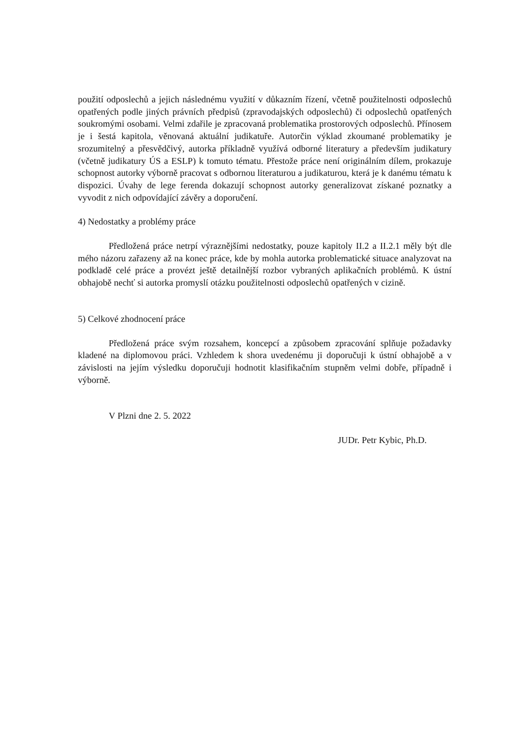použití odposlechů a jejich následnému využití v důkazním řízení, včetně použitelnosti odposlechů opatřených podle jiných právních předpisů (zpravodajských odposlechů) či odposlechů opatřených soukromými osobami. Velmi zdařile je zpracovaná problematika prostorových odposlechů. Přínosem je i šestá kapitola, věnovaná aktuální judikatuře. Autorčin výklad zkoumané problematiky je srozumitelný a přesvědčivý, autorka příkladně využívá odborné literatury a především judikatury (včetně judikatury ÚS a ESLP) k tomuto tématu. Přestože práce není originálním dílem, prokazuje schopnost autorky výborně pracovat s odbornou literaturou a judikaturou, která je k danému tématu k dispozici. Úvahy de lege ferenda dokazují schopnost autorky generalizovat získané poznatky a vyvodit z nich odpovídající závěry a doporučení.
4) Nedostatky a problémy práce
Předložená práce netrpí výraznějšími nedostatky, pouze kapitoly II.2 a II.2.1 měly být dle mého názoru zařazeny až na konec práce, kde by mohla autorka problematické situace analyzovat na podkladě celé práce a provézt ještě detailnější rozbor vybraných aplikačních problémů. K ústní obhajobě nechť si autorka promyslí otázku použitelnosti odposlechů opatřených v cizině.
5) Celkové zhodnocení práce
Předložená práce svým rozsahem, koncepcí a způsobem zpracování splňuje požadavky kladené na diplomovou práci. Vzhledem k shora uvedenému ji doporučuji k ústní obhajobě a v závislosti na jejím výsledku doporučuji hodnotit klasifikačním stupněm velmi dobře, případně i výborně.
V Plzni dne 2. 5. 2022
JUDr. Petr Kybic, Ph.D.